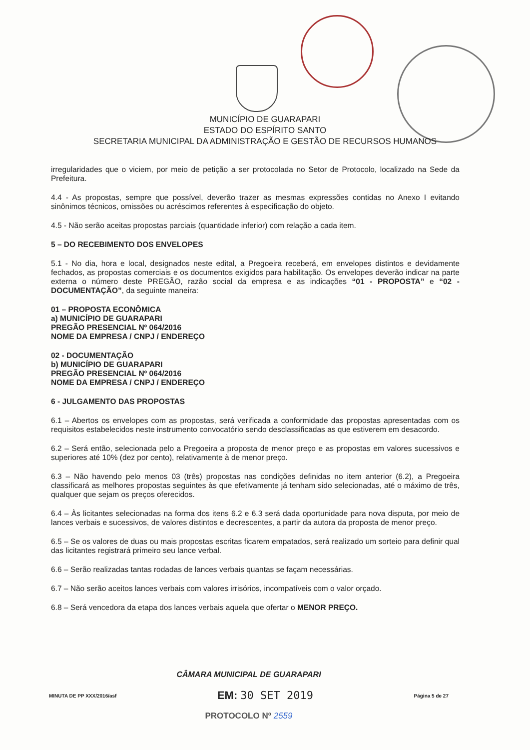MUNICÍPIO DE GUARAPARI
ESTADO DO ESPÍRITO SANTO
SECRETARIA MUNICIPAL DA ADMINISTRAÇÃO E GESTÃO DE RECURSOS HUMANOS
irregularidades que o viciem, por meio de petição a ser protocolada no Setor de Protocolo, localizado na Sede da Prefeitura.
4.4 - As propostas, sempre que possível, deverão trazer as mesmas expressões contidas no Anexo I evitando sinônimos técnicos, omissões ou acréscimos referentes à especificação do objeto.
4.5 - Não serão aceitas propostas parciais (quantidade inferior) com relação a cada item.
5 – DO RECEBIMENTO DOS ENVELOPES
5.1 - No dia, hora e local, designados neste edital, a Pregoeira receberá, em envelopes distintos e devidamente fechados, as propostas comerciais e os documentos exigidos para habilitação. Os envelopes deverão indicar na parte externa o número deste PREGÃO, razão social da empresa e as indicações “01 - PROPOSTA” e “02 - DOCUMENTAÇÃO”, da seguinte maneira:
01 – PROPOSTA ECONÔMICA
a) MUNICÍPIO DE GUARAPARI
PREGÃO PRESENCIAL Nº 064/2016
NOME DA EMPRESA / CNPJ / ENDEREÇO
02 - DOCUMENTAÇÃO
b) MUNICÍPIO DE GUARAPARI
PREGÃO PRESENCIAL Nº 064/2016
NOME DA EMPRESA / CNPJ / ENDEREÇO
6 - JULGAMENTO DAS PROPOSTAS
6.1 – Abertos os envelopes com as propostas, será verificada a conformidade das propostas apresentadas com os requisitos estabelecidos neste instrumento convocatório sendo desclassificadas as que estiverem em desacordo.
6.2 – Será então, selecionada pelo a Pregoeira a proposta de menor preço e as propostas em valores sucessivos e superiores até 10% (dez por cento), relativamente à de menor preço.
6.3 – Não havendo pelo menos 03 (três) propostas nas condições definidas no item anterior (6.2), a Pregoeira classificará as melhores propostas seguintes às que efetivamente já tenham sido selecionadas, até o máximo de três, qualquer que sejam os preços oferecidos.
6.4 – Às licitantes selecionadas na forma dos itens 6.2 e 6.3 será dada oportunidade para nova disputa, por meio de lances verbais e sucessivos, de valores distintos e decrescentes, a partir da autora da proposta de menor preço.
6.5 – Se os valores de duas ou mais propostas escritas ficarem empatados, será realizado um sorteio para definir qual das licitantes registrará primeiro seu lance verbal.
6.6 – Serão realizadas tantas rodadas de lances verbais quantas se façam necessárias.
6.7 – Não serão aceitos lances verbais com valores irrisórios, incompatíveis com o valor orçado.
6.8 – Será vencedora da etapa dos lances verbais aquela que ofertar o MENOR PREÇO.
CÂMARA MUNICIPAL DE GUARAPARI
MINUTA DE PP XXX/2016/asf EM: 30 SET 2019 Página 5 de 27
PROTOCOLO Nº 2559